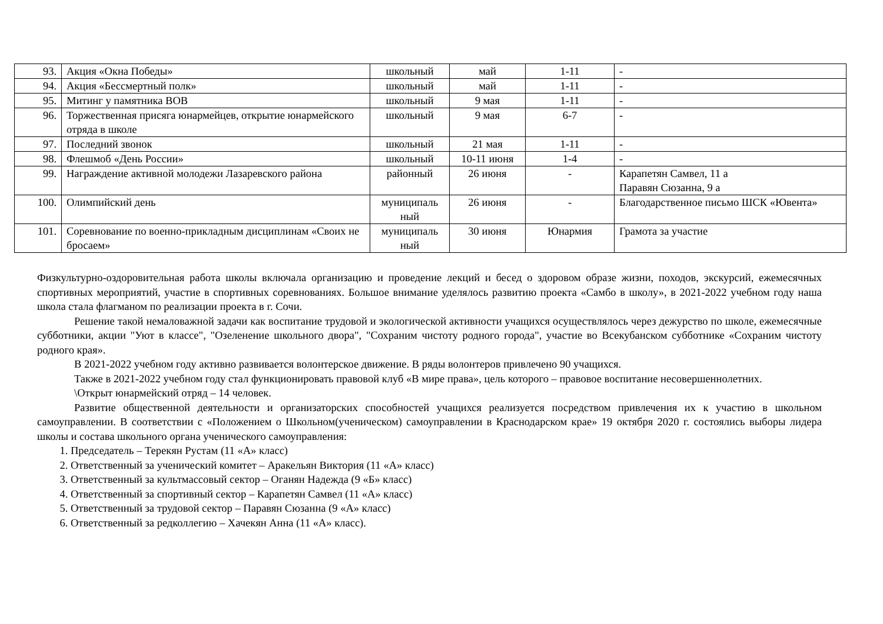| 93. | Акция «Окна Победы» | школьный | май | 1-11 | - |
| 94. | Акция «Бессмертный полк» | школьный | май | 1-11 | - |
| 95. | Митинг у памятника ВОВ | школьный | 9 мая | 1-11 | - |
| 96. | Торжественная присяга юнармейцев, открытие юнармейского отряда в школе | школьный | 9 мая | 6-7 | - |
| 97. | Последний звонок | школьный | 21 мая | 1-11 | - |
| 98. | Флешмоб «День России» | школьный | 10-11 июня | 1-4 | - |
| 99. | Награждение активной молодежи Лазаревского района | районный | 26 июня | - | Карапетян Самвел, 11 а Паравян Сюзанна, 9 а |
| 100. | Олимпийский день | муниципаль ный | 26 июня | - | Благодарственное письмо ШСК «Ювента» |
| 101. | Соревнование по военно-прикладным дисциплинам «Своих не бросаем» | муниципаль ный | 30 июня | Юнармия | Грамота за участие |
Физкультурно-оздоровительная работа школы включала организацию и проведение лекций и бесед о здоровом образе жизни, походов, экскурсий, ежемесячных спортивных мероприятий, участие в спортивных соревнованиях. Большое внимание уделялось развитию проекта «Самбо в школу», в 2021-2022 учебном году наша школа стала флагманом по реализации проекта в г. Сочи.
Решение такой немаловажной задачи как воспитание трудовой и экологической активности учащихся осуществлялось через дежурство по школе, ежемесячные субботники, акции "Уют в классе", "Озеленение школьного двора", "Сохраним чистоту родного города", участие во Всекубанском субботнике «Сохраним чистоту родного края».
В 2021-2022 учебном году активно развивается волонтерское движение. В ряды волонтеров привлечено 90 учащихся.
Также в 2021-2022 учебном году стал функционировать правовой клуб «В мире права», цель которого – правовое воспитание несовершеннолетних.
\Открыт юнармейский отряд – 14 человек.
Развитие общественной деятельности и организаторских способностей учащихся реализуется посредством привлечения их к участию в школьном самоуправлении. В соответствии с «Положением о Школьном(ученическом) самоуправлении в Краснодарском крае» 19 октября 2020 г. состоялись выборы лидера школы и состава школьного органа ученического самоуправления:
1. Председатель – Терекян Рустам (11 «А» класс)
2. Ответственный за ученический комитет – Аракельян Виктория (11 «А» класс)
3. Ответственный за культмассовый сектор – Оганян Надежда (9 «Б» класс)
4. Ответственный за спортивный сектор – Карапетян Самвел (11 «А» класс)
5. Ответственный за трудовой сектор – Паравян Сюзанна (9 «А» класс)
6. Ответственный за редколлегию – Хачекян Анна (11 «А» класс).